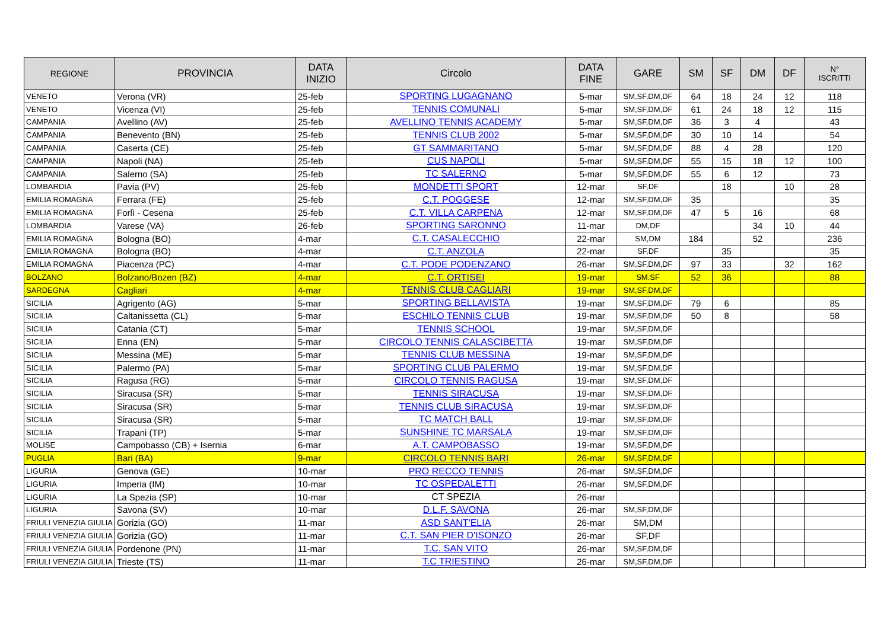| REGIONE | PROVINCIA | DATA INIZIO | Circolo | DATA FINE | GARE | SM | SF | DM | DF | N° ISCRITTI |
| --- | --- | --- | --- | --- | --- | --- | --- | --- | --- | --- |
| VENETO | Verona (VR) | 25-feb | SPORTING LUGAGNANO | 5-mar | SM,SF,DM,DF | 64 | 18 | 24 | 12 | 118 |
| VENETO | Vicenza (VI) | 25-feb | TENNIS COMUNALI | 5-mar | SM,SF,DM,DF | 61 | 24 | 18 | 12 | 115 |
| CAMPANIA | Avellino (AV) | 25-feb | AVELLINO TENNIS ACADEMY | 5-mar | SM,SF,DM,DF | 36 | 3 | 4 | | 43 |
| CAMPANIA | Benevento (BN) | 25-feb | TENNIS CLUB 2002 | 5-mar | SM,SF,DM,DF | 30 | 10 | 14 | | 54 |
| CAMPANIA | Caserta (CE) | 25-feb | GT SAMMARITANO | 5-mar | SM,SF,DM,DF | 88 | 4 | 28 | | 120 |
| CAMPANIA | Napoli (NA) | 25-feb | CUS NAPOLI | 5-mar | SM,SF,DM,DF | 55 | 15 | 18 | 12 | 100 |
| CAMPANIA | Salerno (SA) | 25-feb | TC SALERNO | 5-mar | SM,SF,DM,DF | 55 | 6 | 12 | | 73 |
| LOMBARDIA | Pavia (PV) | 25-feb | MONDETTI SPORT | 12-mar | SF,DF | | 18 | | 10 | 28 |
| EMILIA ROMAGNA | Ferrara (FE) | 25-feb | C.T. POGGESE | 12-mar | SM,SF,DM,DF | 35 | | | | 35 |
| EMILIA ROMAGNA | Forlì - Cesena | 25-feb | C.T. VILLA CARPENA | 12-mar | SM,SF,DM,DF | 47 | 5 | 16 | | 68 |
| LOMBARDIA | Varese (VA) | 26-feb | SPORTING SARONNO | 11-mar | DM,DF | | | 34 | 10 | 44 |
| EMILIA ROMAGNA | Bologna (BO) | 4-mar | C.T. CASALECCHIO | 22-mar | SM,DM | 184 | | 52 | | 236 |
| EMILIA ROMAGNA | Bologna (BO) | 4-mar | C.T. ANZOLA | 22-mar | SF,DF | | 35 | | | 35 |
| EMILIA ROMAGNA | Piacenza (PC) | 4-mar | C.T. PODE PODENZANO | 26-mar | SM,SF,DM,DF | 97 | 33 | | 32 | 162 |
| BOLZANO | Bolzano/Bozen (BZ) | 4-mar | C.T. ORTISEI | 19-mar | SM.SF | 52 | 36 | | | 88 |
| SARDEGNA | Cagliari | 4-mar | TENNIS CLUB CAGLIARI | 19-mar | SM,SF,DM,DF | | | | | |
| SICILIA | Agrigento (AG) | 5-mar | SPORTING BELLAVISTA | 19-mar | SM,SF,DM,DF | 79 | 6 | | | 85 |
| SICILIA | Caltanissetta (CL) | 5-mar | ESCHILO TENNIS CLUB | 19-mar | SM,SF,DM,DF | 50 | 8 | | | 58 |
| SICILIA | Catania (CT) | 5-mar | TENNIS SCHOOL | 19-mar | SM,SF,DM,DF | | | | | |
| SICILIA | Enna (EN) | 5-mar | CIRCOLO TENNIS CALASCIBETTA | 19-mar | SM,SF,DM,DF | | | | | |
| SICILIA | Messina (ME) | 5-mar | TENNIS CLUB MESSINA | 19-mar | SM,SF,DM,DF | | | | | |
| SICILIA | Palermo (PA) | 5-mar | SPORTING CLUB PALERMO | 19-mar | SM,SF,DM,DF | | | | | |
| SICILIA | Ragusa (RG) | 5-mar | CIRCOLO TENNIS RAGUSA | 19-mar | SM,SF,DM,DF | | | | | |
| SICILIA | Siracusa (SR) | 5-mar | TENNIS SIRACUSA | 19-mar | SM,SF,DM,DF | | | | | |
| SICILIA | Siracusa (SR) | 5-mar | TENNIS CLUB SIRACUSA | 19-mar | SM,SF,DM,DF | | | | | |
| SICILIA | Siracusa (SR) | 5-mar | TC MATCH BALL | 19-mar | SM,SF,DM,DF | | | | | |
| SICILIA | Trapani (TP) | 5-mar | SUNSHINE TC MARSALA | 19-mar | SM,SF,DM,DF | | | | | |
| MOLISE | Campobasso (CB) + Isernia | 6-mar | A.T. CAMPOBASSO | 19-mar | SM,SF,DM,DF | | | | | |
| PUGLIA | Bari (BA) | 9-mar | CIRCOLO TENNIS BARI | 26-mar | SM,SF,DM,DF | | | | | |
| LIGURIA | Genova (GE) | 10-mar | PRO RECCO TENNIS | 26-mar | SM,SF,DM,DF | | | | | |
| LIGURIA | Imperia (IM) | 10-mar | TC OSPEDALETTI | 26-mar | SM,SF,DM,DF | | | | | |
| LIGURIA | La Spezia (SP) | 10-mar | CT SPEZIA | 26-mar | | | | | | |
| LIGURIA | Savona (SV) | 10-mar | D.L.F. SAVONA | 26-mar | SM,SF,DM,DF | | | | | |
| FRIULI VENEZIA GIULIA | Gorizia (GO) | 11-mar | ASD SANT'ELIA | 26-mar | SM,DM | | | | | |
| FRIULI VENEZIA GIULIA | Gorizia (GO) | 11-mar | C.T. SAN PIER D'ISONZO | 26-mar | SF,DF | | | | | |
| FRIULI VENEZIA GIULIA | Pordenone (PN) | 11-mar | T.C. SAN VITO | 26-mar | SM,SF,DM,DF | | | | | |
| FRIULI VENEZIA GIULIA | Trieste (TS) | 11-mar | T.C TRIESTINO | 26-mar | SM,SF,DM,DF | | | | | |